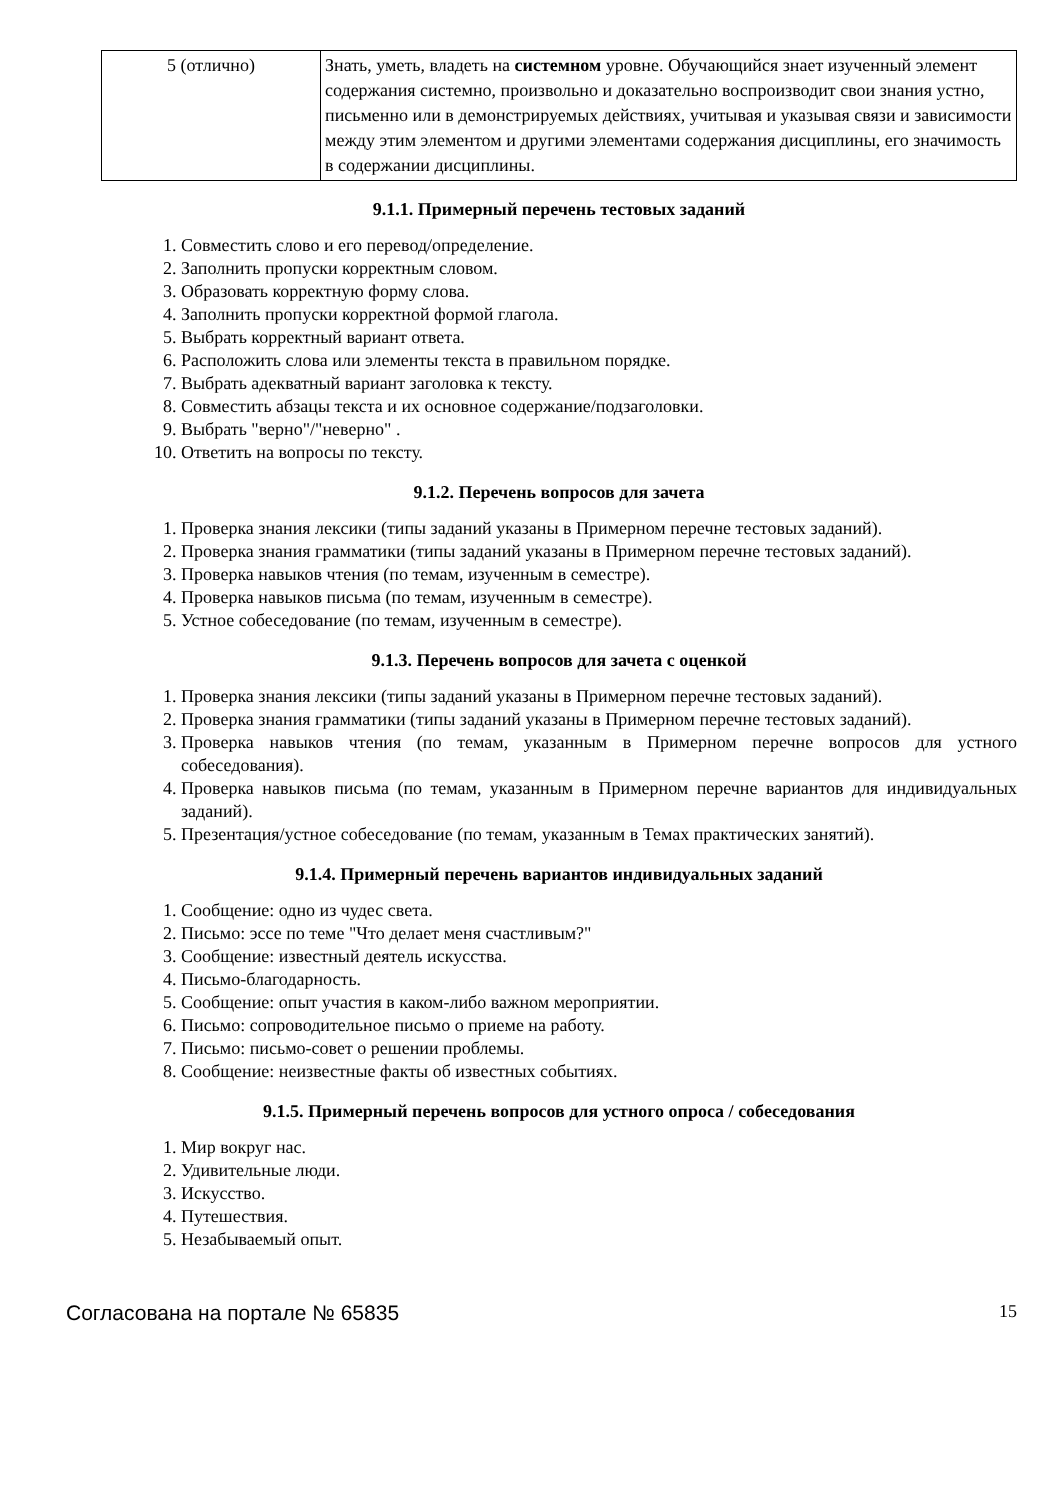| 5 (отлично) | Знать, уметь, владеть на системном уровне. Обучающийся знает изученный элемент содержания системно, произвольно и доказательно воспроизводит свои знания устно, письменно или в демонстрируемых действиях, учитывая и указывая связи и зависимости между этим элементом и другими элементами содержания дисциплины, его значимость в содержании дисциплины. |
9.1.1. Примерный перечень тестовых заданий
1. Совместить слово и его перевод/определение.
2. Заполнить пропуски корректным словом.
3. Образовать корректную форму слова.
4. Заполнить пропуски корректной формой глагола.
5. Выбрать корректный вариант ответа.
6. Расположить слова или элементы текста в правильном порядке.
7. Выбрать адекватный вариант заголовка к тексту.
8. Совместить абзацы текста и их основное содержание/подзаголовки.
9. Выбрать "верно"/"неверно" .
10. Ответить на вопросы по тексту.
9.1.2. Перечень вопросов для зачета
1. Проверка знания лексики (типы заданий указаны в Примерном перечне тестовых заданий).
2. Проверка знания грамматики (типы заданий указаны в Примерном перечне тестовых заданий).
3. Проверка навыков чтения (по темам, изученным в семестре).
4. Проверка навыков письма (по темам, изученным в семестре).
5. Устное собеседование (по темам, изученным в семестре).
9.1.3. Перечень вопросов для зачета с оценкой
1. Проверка знания лексики (типы заданий указаны в Примерном перечне тестовых заданий).
2. Проверка знания грамматики (типы заданий указаны в Примерном перечне тестовых заданий).
3. Проверка навыков чтения (по темам, указанным в Примерном перечне вопросов для устного собеседования).
4. Проверка навыков письма (по темам, указанным в Примерном перечне вариантов для индивидуальных заданий).
5. Презентация/устное собеседование (по темам, указанным в Темах практических занятий).
9.1.4. Примерный перечень вариантов индивидуальных заданий
1. Сообщение: одно из чудес света.
2. Письмо: эссе по теме "Что делает меня счастливым?"
3. Сообщение: известный деятель искусства.
4. Письмо-благодарность.
5. Сообщение: опыт участия в каком-либо важном мероприятии.
6. Письмо: сопроводительное письмо о приеме на работу.
7. Письмо: письмо-совет о решении проблемы.
8. Сообщение: неизвестные факты об известных событиях.
9.1.5. Примерный перечень вопросов для устного опроса / собеседования
1. Мир вокруг нас.
2. Удивительные люди.
3. Искусство.
4. Путешествия.
5. Незабываемый опыт.
Согласована на портале № 65835 15